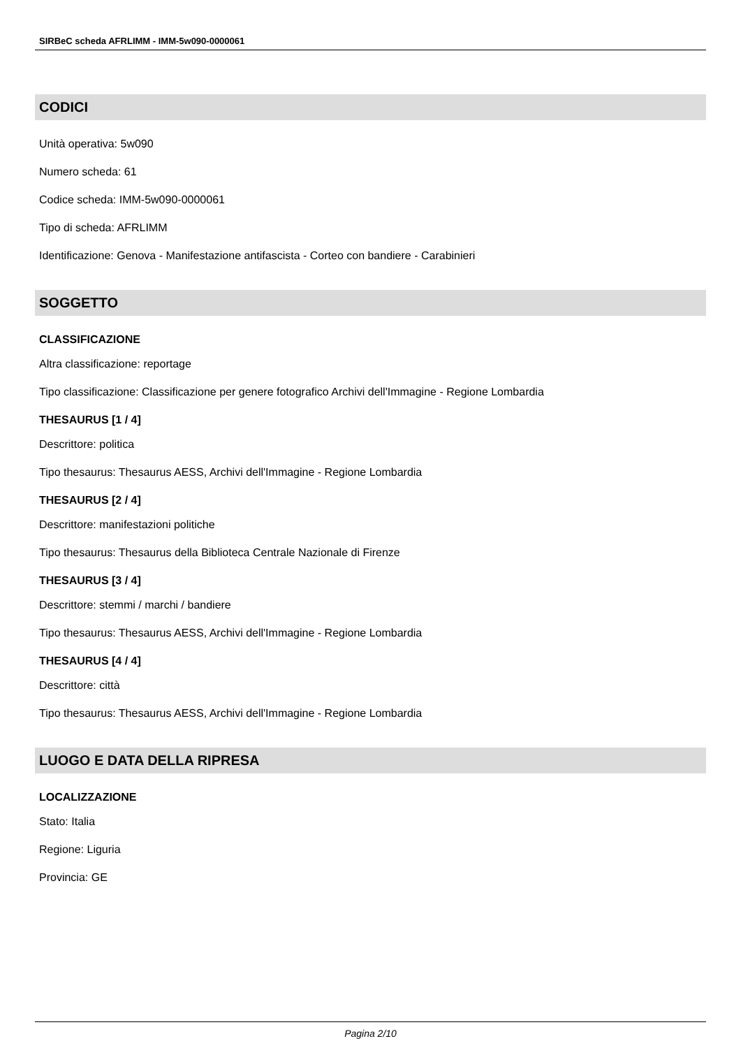SIRBeC scheda AFRLIMM - IMM-5w090-0000061
CODICI
Unità operativa: 5w090
Numero scheda: 61
Codice scheda: IMM-5w090-0000061
Tipo di scheda: AFRLIMM
Identificazione: Genova - Manifestazione antifascista - Corteo con bandiere - Carabinieri
SOGGETTO
CLASSIFICAZIONE
Altra classificazione: reportage
Tipo classificazione: Classificazione per genere fotografico Archivi dell'Immagine - Regione Lombardia
THESAURUS [1 / 4]
Descrittore: politica
Tipo thesaurus: Thesaurus AESS, Archivi dell'Immagine - Regione Lombardia
THESAURUS [2 / 4]
Descrittore: manifestazioni politiche
Tipo thesaurus: Thesaurus della Biblioteca Centrale Nazionale di Firenze
THESAURUS [3 / 4]
Descrittore: stemmi / marchi / bandiere
Tipo thesaurus: Thesaurus AESS, Archivi dell'Immagine - Regione Lombardia
THESAURUS [4 / 4]
Descrittore: città
Tipo thesaurus: Thesaurus AESS, Archivi dell'Immagine - Regione Lombardia
LUOGO E DATA DELLA RIPRESA
LOCALIZZAZIONE
Stato: Italia
Regione: Liguria
Provincia: GE
Pagina 2/10